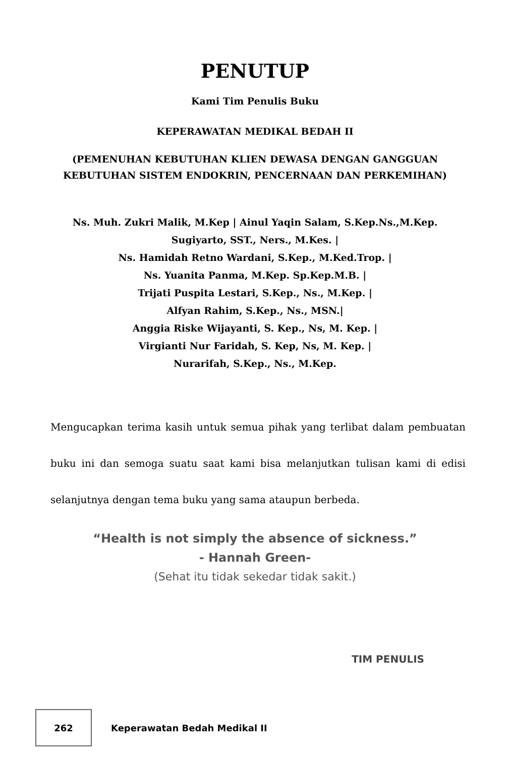PENUTUP
Kami Tim Penulis Buku
KEPERAWATAN MEDIKAL BEDAH II
(PEMENUHAN KEBUTUHAN KLIEN DEWASA DENGAN GANGGUAN
KEBUTUHAN SISTEM ENDOKRIN, PENCERNAAN DAN PERKEMIHAN)
Ns. Muh. Zukri Malik, M.Kep | Ainul Yaqin Salam, S.Kep.Ns.,M.Kep.
Sugiyarto, SST., Ners., M.Kes. |
Ns. Hamidah Retno Wardani, S.Kep., M.Ked.Trop. |
Ns. Yuanita Panma, M.Kep. Sp.Kep.M.B. |
Trijati Puspita Lestari, S.Kep., Ns., M.Kep. |
Alfyan Rahim, S.Kep., Ns., MSN.|
Anggia Riske Wijayanti, S. Kep., Ns, M. Kep. |
Virgianti Nur Faridah, S. Kep, Ns, M. Kep. |
Nurarifah, S.Kep., Ns., M.Kep.
Mengucapkan terima kasih untuk semua pihak yang terlibat dalam pembuatan buku ini dan semoga suatu saat kami bisa melanjutkan tulisan kami di edisi selanjutnya dengan tema buku yang sama ataupun berbeda.
“Health is not simply the absence of sickness.”
- Hannah Green-
(Sehat itu tidak sekedar tidak sakit.)
TIM PENULIS
262
Keperawatan Bedah Medikal II